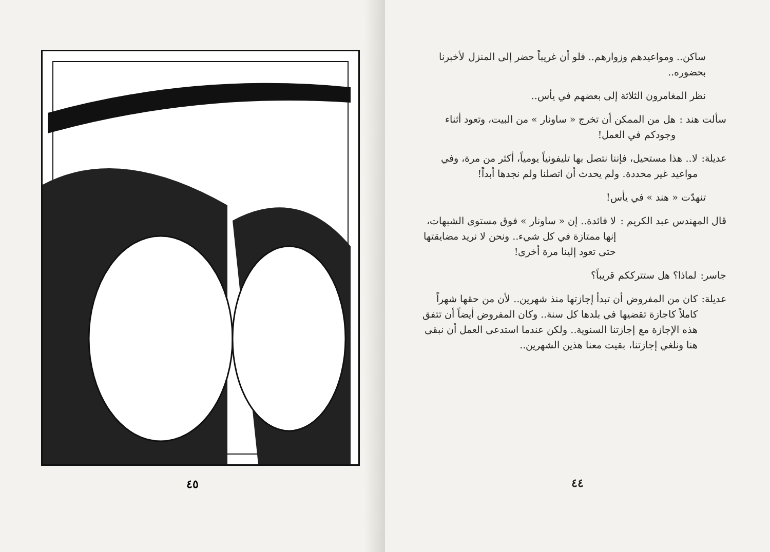ساكن.. ومواعيدهم وزوارهم.. فلو أن غريباً حضر إلى المنزل لأخبرنا بحضوره..
نظر المغامرون الثلاثة إلى بعضهم في يأس..
سألت هند : هل من الممكن أن تخرج « ساونار » من البيت، وتعود أثناء وجودكم في العمل!
عديلة: لا.. هذا مستحيل، فإننا نتصل بها تليفونياً يومياً، أكثر من مرة، وفي مواعيد غير محددة. ولم يحدث أن اتصلنا ولم نجدها أبداً!
تنهدّت « هند » في يأس!
قال المهندس عبد الكريم : لا فائدة.. إن « ساونار » فوق مستوى الشبهات، إنها ممتازة في كل شيء.. ونحن لا نريد مضايقتها حتى تعود إلينا مرة أخرى!
جاسر: لماذا؟ هل ستترككم قريباً؟
عديلة: كان من المفروض أن تبدأ إجازتها منذ شهرين.. لأن من حقها شهراً كاملاً كاجازة تقضيها في بلدها كل سنة.. وكان المفروض أيضاً أن تتفق هذه الإجازة مع إجازتنا السنوية.. ولكن عندما استدعى العمل أن نبقى هنا ونلغي إجازتنا، بقيت معنا هذين الشهرين..
٤٤
٤٥